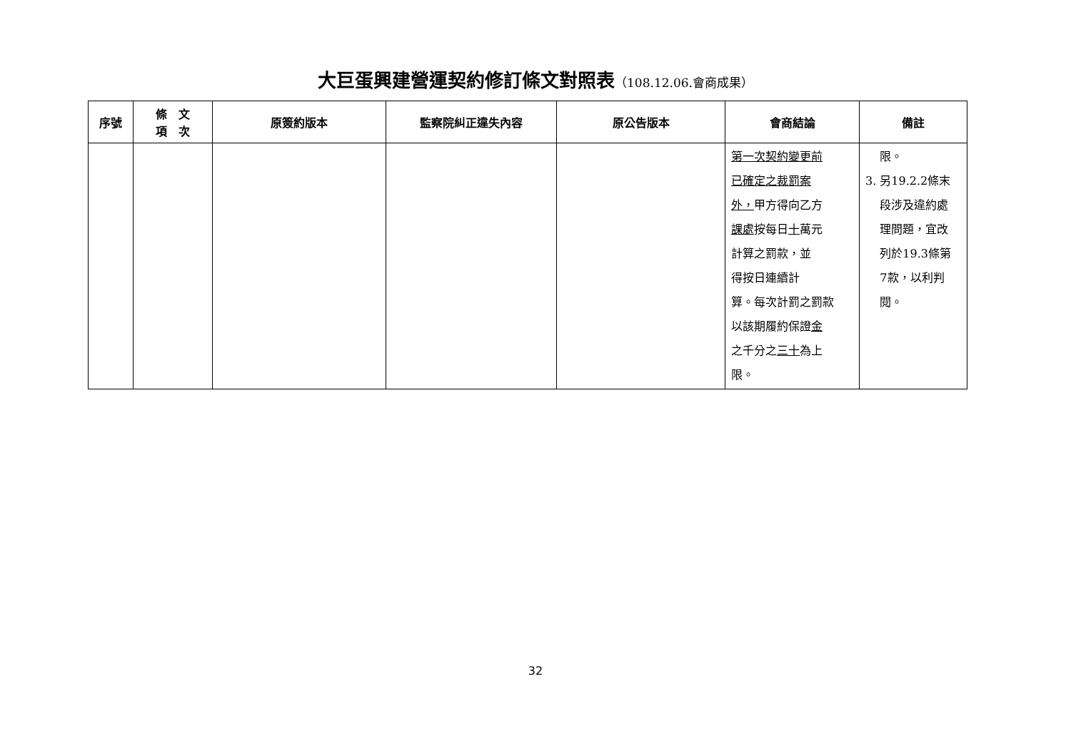大巨蛋興建營運契約修訂條文對照表（108.12.06.會商成果）
| 序號 | 條 文 項 次 | 原簽約版本 | 監察院糾正違失內容 | 原公告版本 | 會商結論 | 備註 |
| --- | --- | --- | --- | --- | --- | --- |
| | | | | | 第一次契約變更前 已確定之裁罰案 外， 甲方得向乙方 課處 按每日 十 萬元 計算之罰款，並 得按日連續計 算。每次計罰之罰款 以該期履約保證 金 之千分之 三十 為上 限。 | 限。 3. 另19.2.2條末 段涉及違約處 理問題，宜改 列於19.3條第 7款，以利判 閱。 |
32